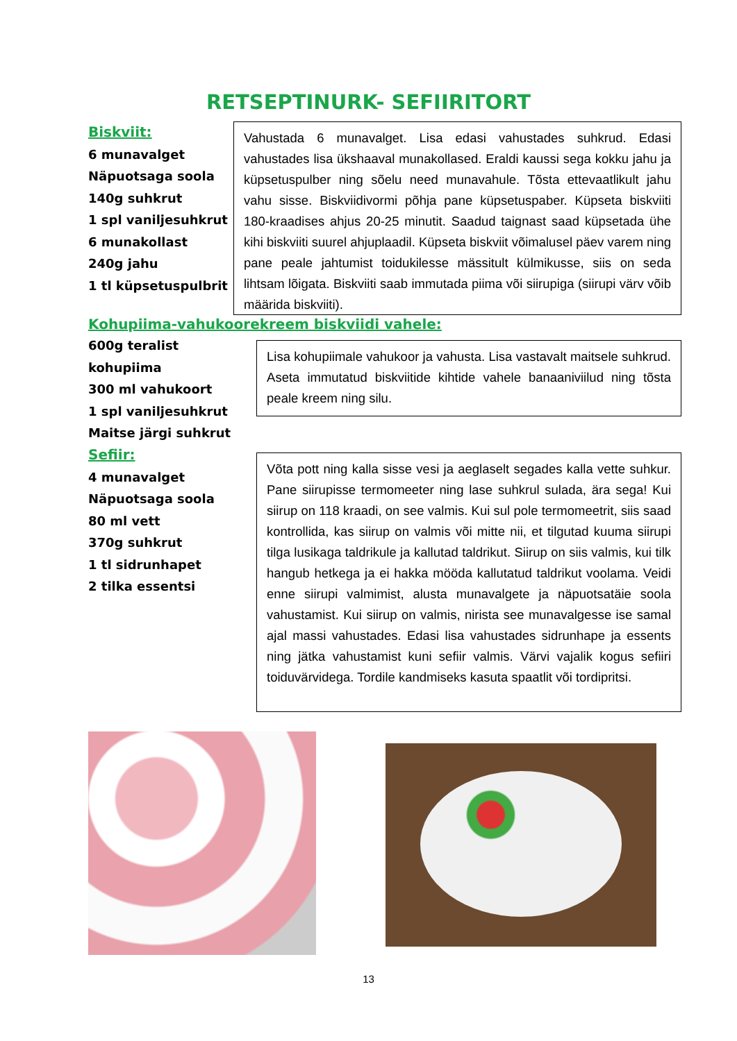RETSEPTINURK- SEFIIRITORT
Biskviit:
6 munavalget
Näpuotsaga soola
140g suhkrut
1 spl vaniljesuhkrut
6 munakollast
240g jahu
1 tl küpsetuspulbrit
Vahustada 6 munavalget. Lisa edasi vahustades suhkrud. Edasi vahustades lisa ükshaaval munakollased. Eraldi kaussi sega kokku jahu ja küpsetuspulber ning sõelu need munavahule. Tõsta ettevaatlikult jahu vahu sisse. Biskviidivormi põhja pane küpsetuspaber. Küpseta biskviiti 180-kraadises ahjus 20-25 minutit. Saadud taignast saad küpsetada ühe kihi biskviiti suurel ahjuplaadil. Küpseta biskviit võimalusel päev varem ning pane peale jahtumist toidukilesse mässitult külmikusse, siis on seda lihtsam lõigata. Biskviiti saab immutada piima või siirupiga (siirupi värv võib määrida biskviiti).
Kohupiima-vahukoorekreem biskviidi vahele:
600g teralist kohupiima
300 ml vahukoort
1 spl vaniljesuhkrut
Maitse järgi suhkrut
Lisa kohupiimale vahukoor ja vahusta. Lisa vastavalt maitsele suhkrud. Aseta immutatud biskviitide kihtide vahele banaaniviilud ning tõsta peale kreem ning silu.
Sefiir:
4 munavalget
Näpuotsaga soola
80 ml vett
370g suhkrut
1 tl sidrunhapet
2 tilka essentsi
Võta pott ning kalla sisse vesi ja aeglaselt segades kalla vette suhkur. Pane siirupisse termomeeter ning lase suhkrul sulada, ära sega! Kui siirup on 118 kraadi, on see valmis. Kui sul pole termomeetrit, siis saad kontrollida, kas siirup on valmis või mitte nii, et tilgutad kuuma siirupi tilga lusikaga taldrikule ja kallutad taldrikut. Siirup on siis valmis, kui tilk hangub hetkega ja ei hakka mööda kallutatud taldrikut voolama. Veidi enne siirupi valmimist, alusta munavalgete ja näpuotsatäie soola vahustamist. Kui siirup on valmis, nirista see munavalgesse ise samal ajal massi vahustades. Edasi lisa vahustades sidrunhape ja essents ning jätka vahustamist kuni sefiir valmis. Värvi vajalik kogus sefiiri toiduvärvidega. Tordile kandmiseks kasuta spaatlit või tordipritsi.
13